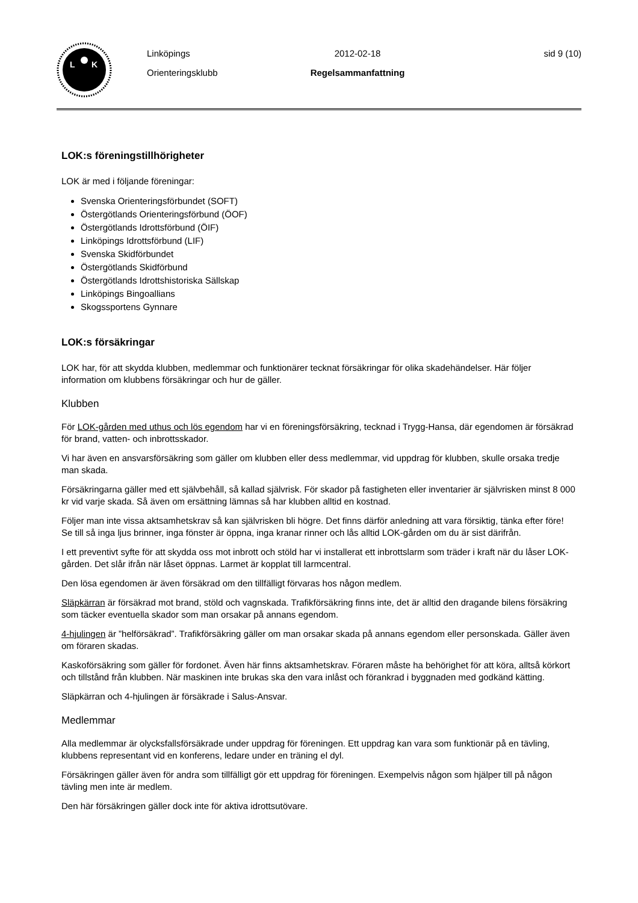L
K
Linköpings
Orienteringsklubb
2012-02-18
Regelsammanfattning
sid 9 (10)
LOK:s föreningstillhörigheter
LOK är med i följande föreningar:
Svenska Orienteringsförbundet (SOFT)
Östergötlands Orienteringsförbund (ÖOF)
Östergötlands Idrottsförbund (ÖIF)
Linköpings Idrottsförbund (LIF)
Svenska Skidförbundet
Östergötlands Skidförbund
Östergötlands Idrottshistoriska Sällskap
Linköpings Bingoallians
Skogssportens Gynnare
LOK:s försäkringar
LOK har, för att skydda klubben, medlemmar och funktionärer tecknat försäkringar för olika skadehändelser. Här följer information om klubbens försäkringar och hur de gäller.
Klubben
För LOK-gården med uthus och lös egendom har vi en föreningsförsäkring, tecknad i Trygg-Hansa, där egendomen är försäkrad för brand, vatten- och inbrottsskador.
Vi har även en ansvarsförsäkring som gäller om klubben eller dess medlemmar, vid uppdrag för klubben, skulle orsaka tredje man skada.
Försäkringarna gäller med ett självbehåll, så kallad självrisk. För skador på fastigheten eller inventarier är självrisken minst 8 000 kr vid varje skada. Så även om ersättning lämnas så har klubben alltid en kostnad.
Följer man inte vissa aktsamhetskrav så kan självrisken bli högre. Det finns därför anledning att vara försiktig, tänka efter före! Se till så inga ljus brinner, inga fönster är öppna, inga kranar rinner och lås alltid LOK-gården om du är sist därifrån.
I ett preventivt syfte för att skydda oss mot inbrott och stöld har vi installerat ett inbrottslarm som träder i kraft när du låser LOK-gården. Det slår ifrån när låset öppnas. Larmet är kopplat till larmcentral.
Den lösa egendomen är även försäkrad om den tillfälligt förvaras hos någon medlem.
Släpkärran är försäkrad mot brand, stöld och vagnskada. Trafikförsäkring finns inte, det är alltid den dragande bilens försäkring som täcker eventuella skador som man orsakar på annans egendom.
4-hjulingen är ”helförsäkrad”. Trafikförsäkring gäller om man orsakar skada på annans egendom eller personskada. Gäller även om föraren skadas.
Kaskoförsäkring som gäller för fordonet. Även här finns aktsamhetskrav. Föraren måste ha behörighet för att köra, alltså körkort och tillstånd från klubben. När maskinen inte brukas ska den vara inlåst och förankrad i byggnaden med godkänd kätting.
Släpkärran och 4-hjulingen är försäkrade i Salus-Ansvar.
Medlemmar
Alla medlemmar är olycksfallsförsäkrade under uppdrag för föreningen. Ett uppdrag kan vara som funktionär på en tävling, klubbens representant vid en konferens, ledare under en träning el dyl.
Försäkringen gäller även för andra som tillfälligt gör ett uppdrag för föreningen. Exempelvis någon som hjälper till på någon tävling men inte är medlem.
Den här försäkringen gäller dock inte för aktiva idrottsutövare.